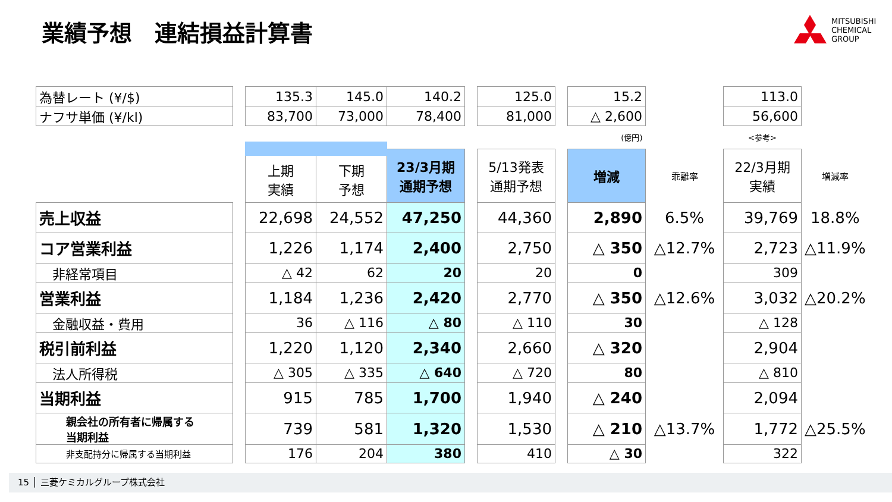業績予想　連結損益計算書
MITSUBISHI
CHEMICAL
GROUP
| | 為替レート (¥/$) | | 135.3 | 145.0 | 140.2 | | 125.0 | | 15.2 | | 113.0 | |
| | ナフサ単価 (¥/kl) | | 83,700 | 73,000 | 78,400 | | 81,000 | | △ 2,600 | | 56,600 | |
| | | | | | | | | | (億円) | | <参考> | |
| | | | 上期 実績 | 下期 予想 | 23/3月期 通期予想 | | 5/13発表 通期予想 | | 増減 | 乖離率 | 22/3月期 実績 | 増減率 |
| | 売上収益 | | 22,698 | 24,552 | 47,250 | | 44,360 | | 2,890 | 6.5% | 39,769 | 18.8% |
| | コア営業利益 | | 1,226 | 1,174 | 2,400 | | 2,750 | | △ 350 | △12.7% | 2,723 | △11.9% |
| | 非経常項目 | | △ 42 | 62 | 20 | | 20 | | 0 | | 309 | |
| | 営業利益 | | 1,184 | 1,236 | 2,420 | | 2,770 | | △ 350 | △12.6% | 3,032 | △20.2% |
| | 金融収益・費用 | | 36 | △ 116 | △ 80 | | △ 110 | | 30 | | △ 128 | |
| | 税引前利益 | | 1,220 | 1,120 | 2,340 | | 2,660 | | △ 320 | | 2,904 | |
| | 法人所得税 | | △ 305 | △ 335 | △ 640 | | △ 720 | | 80 | | △ 810 | |
| | 当期利益 | | 915 | 785 | 1,700 | | 1,940 | | △ 240 | | 2,094 | |
| | 親会社の所有者に帰属する 当期利益 | | 739 | 581 | 1,320 | | 1,530 | | △ 210 | △13.7% | 1,772 | △25.5% |
| | 非支配持分に帰属する当期利益 | | 176 | 204 | 380 | | 410 | | △ 30 | | 322 | |
15 │ 三菱ケミカルグループ株式会社